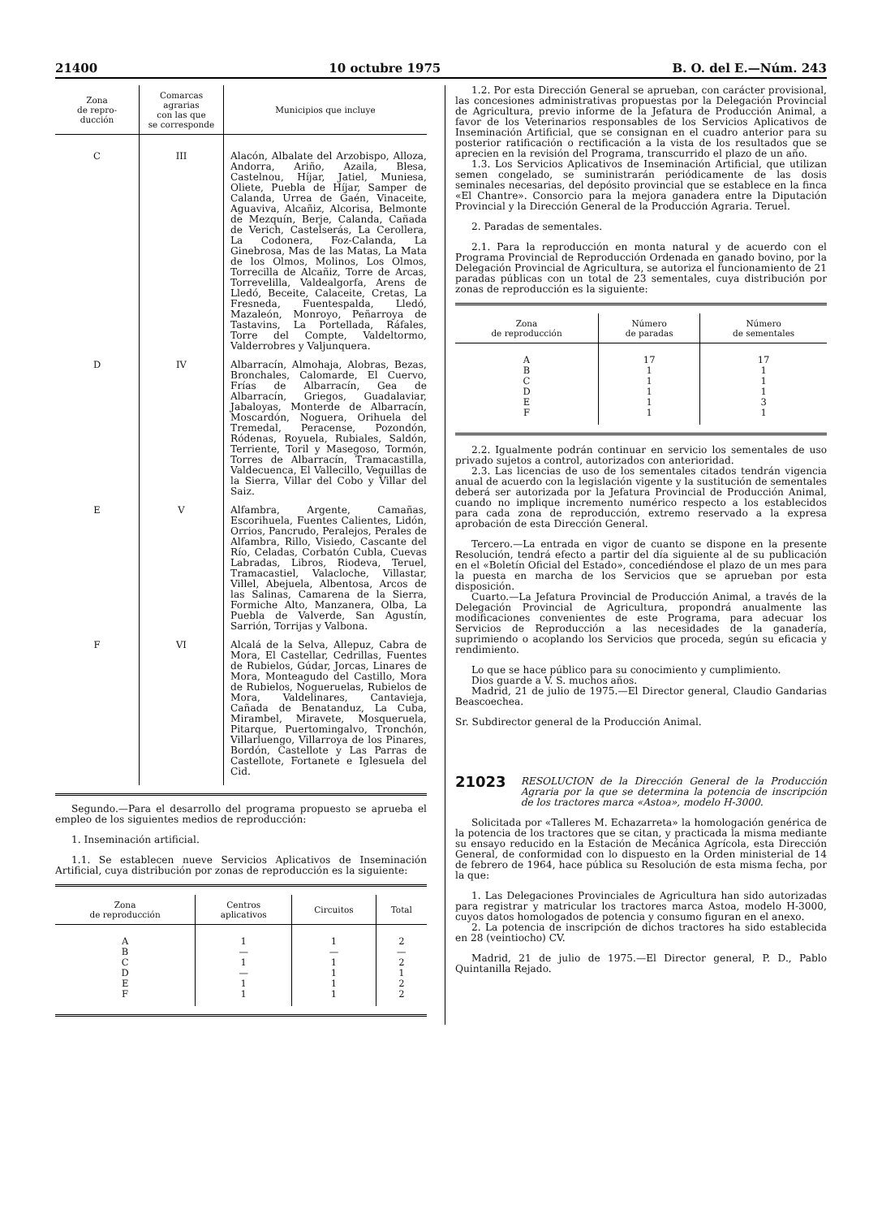21400 10 octubre 1975 B. O. del E.—Núm. 243
| Zona de repro- ducción | Comarcas agrarias con las que se corresponde | Municipios que incluye |
| --- | --- | --- |
| C | III | Alacón, Albalate del Arzobispo, Alloza, Andorra, Ariño, Azaila, Blesa, Castelnou, Híjar, Jatiel, Muniesa, Oliete, Puebla de Híjar, Samper de Calanda, Urrea de Gaén, Vinaceite, Aguaviva, Alcañiz, Alcorisa, Belmonte de Mezquín, Berje, Calanda, Cañada de Verich, Castelserás, La Cerollera, La Codonera, Foz-Calanda, La Ginebrosa, Mas de las Matas, La Mata de los Olmos, Molinos, Los Olmos, Torrecilla de Alcañiz, Torre de Arcas, Torrevelilla, Valdealgorfa, Arens de Lledó, Beceite, Calaceite, Cretas, La Fresneda, Fuentespalda, Lledó, Mazaleón, Monroyo, Peñarroya de Tastavins, La Portellada, Ráfales, Torre del Compte, Valdeltormo, Valderrobres y Valjunquera. |
| D | IV | Albarracín, Almohaja, Alobras, Bezas, Bronchales, Calomarde, El Cuervo, Frías de Albarracín, Gea de Albarracín, Griegos, Guadalaviar, Jabaloyas, Monterde de Albarracín, Moscardón, Noguera, Orihuela del Tremedal, Peracense, Pozondón, Ródenas, Royuela, Rubiales, Saldón, Terriente, Toril y Masegoso, Tormón, Torres de Albarracín, Tramacastilla, Valdecuenca, El Vallecillo, Veguillas de la Sierra, Villar del Cobo y Villar del Saiz. |
| E | V | Alfambra, Argente, Camañas, Escorihuela, Fuentes Calientes, Lidón, Orrios, Pancrudo, Peralejos, Perales de Alfambra, Rillo, Visiedo, Cascante del Río, Celadas, Corbatón Cubla, Cuevas Labradas, Libros, Riodeva, Teruel, Tramacastiel, Valacloche, Villastar, Villel, Abejuela, Albentosa, Arcos de las Salinas, Camarena de la Sierra, Formiche Alto, Manzanera, Olba, La Puebla de Valverde, San Agustín, Sarrión, Torrijas y Valbona. |
| F | VI | Alcalá de la Selva, Allepuz, Cabra de Mora, El Castellar, Cedrillas, Fuentes de Rubielos, Gúdar, Jorcas, Linares de Mora, Monteagudo del Castillo, Mora de Rubielos, Nogueruelas, Rubielos de Mora, Valdelinares, Cantavieja, Cañada de Benatanduz, La Cuba, Mirambel, Miravete, Mosqueruela, Pitarque, Puertomingalvo, Tronchón, Villarluengo, Villarroya de los Pinares, Bordón, Castellote y Las Parras de Castellote, Fortanete e Iglesuela del Cid. |
Segundo.—Para el desarrollo del programa propuesto se aprueba el empleo de los siguientes medios de reproducción:
1. Inseminación artificial.
1.1. Se establecen nueve Servicios Aplicativos de Inseminación Artificial, cuya distribución por zonas de reproducción es la siguiente:
| Zona de reproducción | Centros aplicativos | Circuitos | Total |
| --- | --- | --- | --- |
| A B C D E F | 1 — 1 — 1 1 | 1 — 1 1 1 1 | 2 — 2 1 2 2 |
1.2. Por esta Dirección General se aprueban, con carácter provisional, las concesiones administrativas propuestas por la Delegación Provincial de Agricultura, previo informe de la Jefatura de Producción Animal, a favor de los Veterinarios responsables de los Servicios Aplicativos de Inseminación Artificial, que se consignan en el cuadro anterior para su posterior ratificación o rectificación a la vista de los resultados que se aprecien en la revisión del Programa, transcurrido el plazo de un año.
1.3. Los Servicios Aplicativos de Inseminación Artificial, que utilizan semen congelado, se suministrarán periódicamente de las dosis seminales necesarias, del depósito provincial que se establece en la finca «El Chantre». Consorcio para la mejora ganadera entre la Diputación Provincial y la Dirección General de la Producción Agraria. Teruel.
2. Paradas de sementales.
2.1. Para la reproducción en monta natural y de acuerdo con el Programa Provincial de Reproducción Ordenada en ganado bovino, por la Delegación Provincial de Agricultura, se autoriza el funcionamiento de 21 paradas públicas con un total de 23 sementales, cuya distribución por zonas de reproducción es la siguiente:
| Zona de reproducción | Número de paradas | Número de sementales |
| --- | --- | --- |
| A B C D E F | 17 1 1 1 1 1 | 17 1 1 1 3 1 |
2.2. Igualmente podrán continuar en servicio los sementales de uso privado sujetos a control, autorizados con anterioridad.
2.3. Las licencias de uso de los sementales citados tendrán vigencia anual de acuerdo con la legislación vigente y la sustitución de sementales deberá ser autorizada por la Jefatura Provincial de Producción Animal, cuando no implique incremento numérico respecto a los establecidos para cada zona de reproducción, extremo reservado a la expresa aprobación de esta Dirección General.
Tercero.—La entrada en vigor de cuanto se dispone en la presente Resolución, tendrá efecto a partir del día siguiente al de su publicación en el «Boletín Oficial del Estado», concediéndose el plazo de un mes para la puesta en marcha de los Servicios que se aprueban por esta disposición.
Cuarto.—La Jefatura Provincial de Producción Animal, a través de la Delegación Provincial de Agricultura, propondrá anualmente las modificaciones convenientes de este Programa, para adecuar los Servicios de Reproducción a las necesidades de la ganadería, suprimiendo o acoplando los Servicios que proceda, según su eficacia y rendimiento.
Lo que se hace público para su conocimiento y cumplimiento.
Dios guarde a V. S. muchos años.
Madrid, 21 de julio de 1975.—El Director general, Claudio Gandarias Beascoechea.
Sr. Subdirector general de la Producción Animal.
21023
RESOLUCION de la Dirección General de la Producción Agraria por la que se determina la potencia de inscripción de los tractores marca «Astoa», modelo H-3000.
Solicitada por «Talleres M. Echazarreta» la homologación genérica de la potencia de los tractores que se citan, y practicada la misma mediante su ensayo reducido en la Estación de Mecánica Agrícola, esta Dirección General, de conformidad con lo dispuesto en la Orden ministerial de 14 de febrero de 1964, hace pública su Resolución de esta misma fecha, por la que:
1. Las Delegaciones Provinciales de Agricultura han sido autorizadas para registrar y matricular los tractores marca Astoa, modelo H-3000, cuyos datos homologados de potencia y consumo figuran en el anexo.
2. La potencia de inscripción de dichos tractores ha sido establecida en 28 (veintiocho) CV.
Madrid, 21 de julio de 1975.—El Director general, P. D., Pablo Quintanilla Rejado.